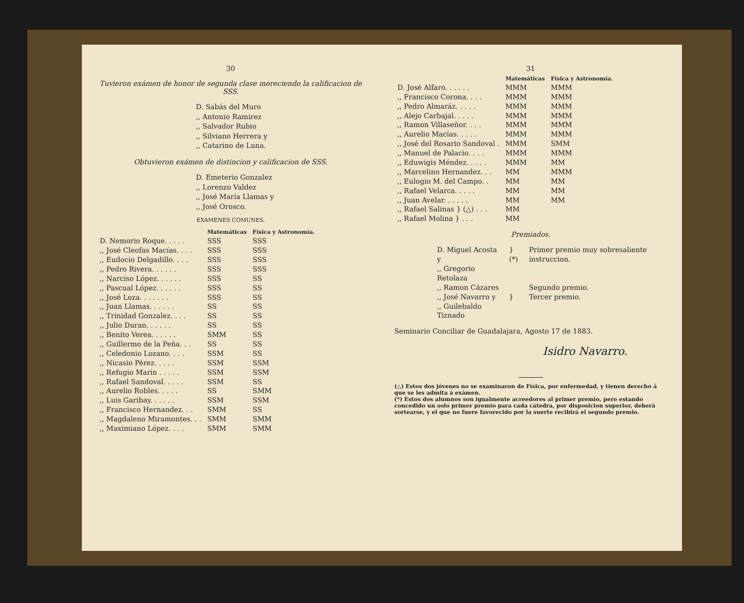30
Tuvieron exámen de honor de segunda clase mereciendo la calificacion de SSS.
D. Sabás del Muro
,, Antonio Ramirez
,, Salvador Rubio
,, Silviano Herrera y
,, Catarino de Luna.
Obtuvieron exámen de distincion y calificacion de SSS.
D. Emeterio Gonzalez
,, Lorenzo Valdez
,, José María Llamas y
,, José Orosco.
EXAMENES COMUNES.
| | Matemáticas | Física y Astronomía. |
| --- | --- | --- |
| D. Nemorio Roque. . . . . | SSS | SSS |
| ,, José Cleofas Macías. . . . | SSS | SSS |
| ,, Eudocio Delgadillo. . . . | SSS | SSS |
| ,, Pedro Rivera. . . . . . | SSS | SSS |
| ,, Narciso López. . . . . . | SSS | SS |
| ,, Pascual López. . . . . . | SSS | SS |
| ,, José Loza. . . . . . . | SSS | SS |
| ,, Juan Llamas. . . . . . | SS | SS |
| ,, Trinidad Gonzalez. . . . | SS | SS |
| ,, Julio Duran. . . . . . | SS | SS |
| ,, Benito Verea. . . . . . | SMM | SS |
| ,, Guillermo de la Peña. . . | SS | SS |
| ,, Celedonio Lozano. . . . | SSM | SS |
| ,, Nicasio Pérez. . . . . | SSM | SSM |
| ,, Refugio Marin . . . . . | SSM | SSM |
| ,, Rafael Sandoval. . . . . | SSM | SS |
| ,, Aurelio Robles. . . . . | SS | SMM |
| ,, Luis Garibay. . . . . . | SSM | SSM |
| ,, Francisco Hernandez. . . | SMM | SS |
| ,, Magdaleno Miramontes. . . | SMM | SMM |
| ,, Maximiano López. . . . | SMM | SMM |
31
| | Matemáticas | Física y Astronomía. |
| --- | --- | --- |
| D. José Alfaro. . . . . . | MMM | MMM |
| ,, Francisco Corona. . . . | MMM | MMM |
| ,, Pedro Almaráz. . . . . | MMM | MMM |
| ,, Alejo Carbajal. . . . . | MMM | MMM |
| ,, Ramon Villaseñor. . . . | MMM | MMM |
| ,, Aurelio Macías. . . . . | MMM | MMM |
| ,, José del Rosario Sandoval . | MMM | SMM |
| ,, Manuel de Palacio. . . . | MMM | MMM |
| ,, Eduwigis Méndez. . . . . | MMM | MM |
| ,, Marcelino Hernandez. . . | MM | MMM |
| ,, Eulogio M. del Campo. . | MM | MM |
| ,, Rafael Velarca. . . . . | MM | MM |
| ,, Juan Avelar. . . . . . | MM | MM |
| ,, Rafael Salinas } (△) . . . | MM | |
| ,, Rafael Molina } . . . | MM | |
Premiados.
| D. Miguel Acosta y | } (*) | Primer premio muy sobresaliente instruccion. |
| ,, Gregorio Retolaza | | |
| ,, Ramon Cázares | | Segundo premio. |
| ,, José Navarro y | } | Tercer premio. |
| ,, Guilebaldo Tiznado | | |
Seminario Conciliar de Guadalajara, Agosto 17 de 1883.
Isidro Navarro.
(△) Estos dos jóvenes no se examinaron de Física, por enfermedad, y tienen derecho á que se les admita á exámen.
(*) Estos dos alumnos son igualmente acreedores al primer premio, pero estando concedido un solo primer premio para cada cátedra, por disposicion superior, deberá sortearse, y el que no fuere favorecido por la suerte recibirá el segundo premio.